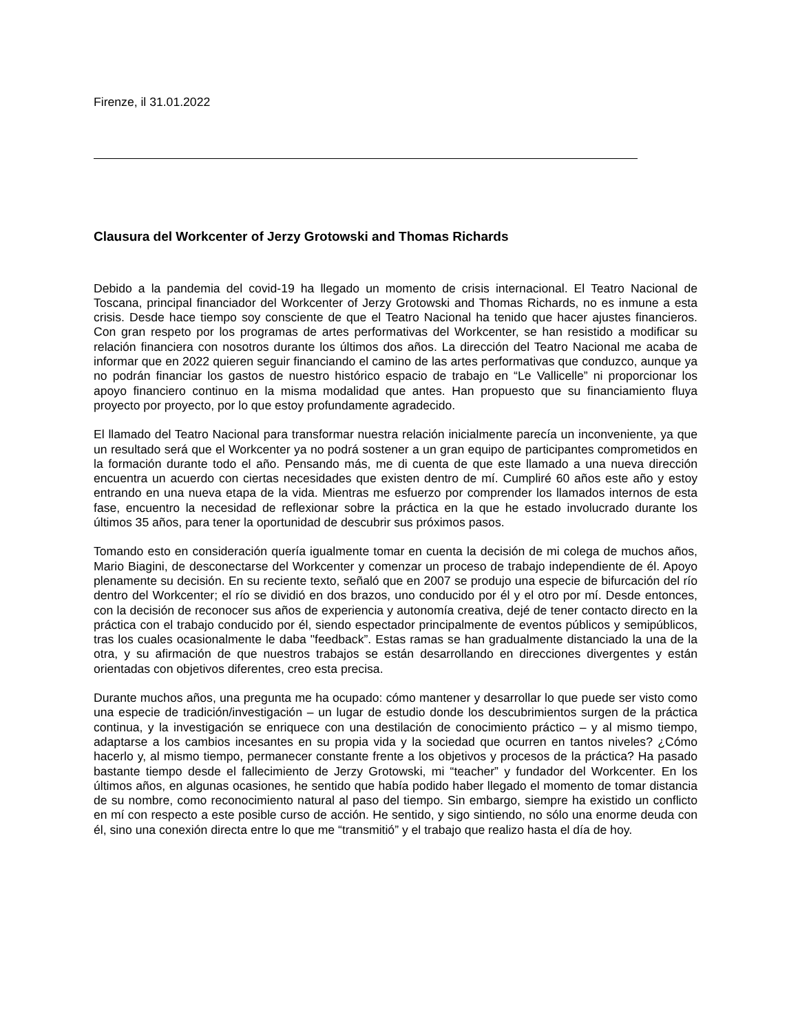Firenze, il 31.01.2022
Clausura del Workcenter of Jerzy Grotowski and Thomas Richards
Debido a la pandemia del covid-19 ha llegado un momento de crisis internacional. El Teatro Nacional de Toscana, principal financiador del Workcenter of Jerzy Grotowski and Thomas Richards, no es inmune a esta crisis. Desde hace tiempo soy consciente de que el Teatro Nacional ha tenido que hacer ajustes financieros. Con gran respeto por los programas de artes performativas del Workcenter, se han resistido a modificar su relación financiera con nosotros durante los últimos dos años. La dirección del Teatro Nacional me acaba de informar que en 2022 quieren seguir financiando el camino de las artes performativas que conduzco, aunque ya no podrán financiar los gastos de nuestro histórico espacio de trabajo en “Le Vallicelle” ni proporcionar los apoyo financiero continuo en la misma modalidad que antes. Han propuesto que su financiamiento fluya proyecto por proyecto, por lo que estoy profundamente agradecido.
El llamado del Teatro Nacional para transformar nuestra relación inicialmente parecía un inconveniente, ya que un resultado será que el Workcenter ya no podrá sostener a un gran equipo de participantes comprometidos en la formación durante todo el año. Pensando más, me di cuenta de que este llamado a una nueva dirección encuentra un acuerdo con ciertas necesidades que existen dentro de mí. Cumpliré 60 años este año y estoy entrando en una nueva etapa de la vida. Mientras me esfuerzo por comprender los llamados internos de esta fase, encuentro la necesidad de reflexionar sobre la práctica en la que he estado involucrado durante los últimos 35 años, para tener la oportunidad de descubrir sus próximos pasos.
Tomando esto en consideración quería igualmente tomar en cuenta la decisión de mi colega de muchos años, Mario Biagini, de desconectarse del Workcenter y comenzar un proceso de trabajo independiente de él. Apoyo plenamente su decisión. En su reciente texto, señaló que en 2007 se produjo una especie de bifurcación del río dentro del Workcenter; el río se dividió en dos brazos, uno conducido por él y el otro por mí. Desde entonces, con la decisión de reconocer sus años de experiencia y autonomía creativa, dejé de tener contacto directo en la práctica con el trabajo conducido por él, siendo espectador principalmente de eventos públicos y semipúblicos, tras los cuales ocasionalmente le daba "feedback”. Estas ramas se han gradualmente distanciado la una de la otra, y su afirmación de que nuestros trabajos se están desarrollando en direcciones divergentes y están orientadas con objetivos diferentes, creo esta precisa.
Durante muchos años, una pregunta me ha ocupado: cómo mantener y desarrollar lo que puede ser visto como una especie de tradición/investigación – un lugar de estudio donde los descubrimientos surgen de la práctica continua, y la investigación se enriquece con una destilación de conocimiento práctico – y al mismo tiempo, adaptarse a los cambios incesantes en su propia vida y la sociedad que ocurren en tantos niveles? ¿Cómo hacerlo y, al mismo tiempo, permanecer constante frente a los objetivos y procesos de la práctica? Ha pasado bastante tiempo desde el fallecimiento de Jerzy Grotowski, mi “teacher” y fundador del Workcenter. En los últimos años, en algunas ocasiones, he sentido que había podido haber llegado el momento de tomar distancia de su nombre, como reconocimiento natural al paso del tiempo. Sin embargo, siempre ha existido un conflicto en mí con respecto a este posible curso de acción. He sentido, y sigo sintiendo, no sólo una enorme deuda con él, sino una conexión directa entre lo que me “transmitió” y el trabajo que realizo hasta el día de hoy.